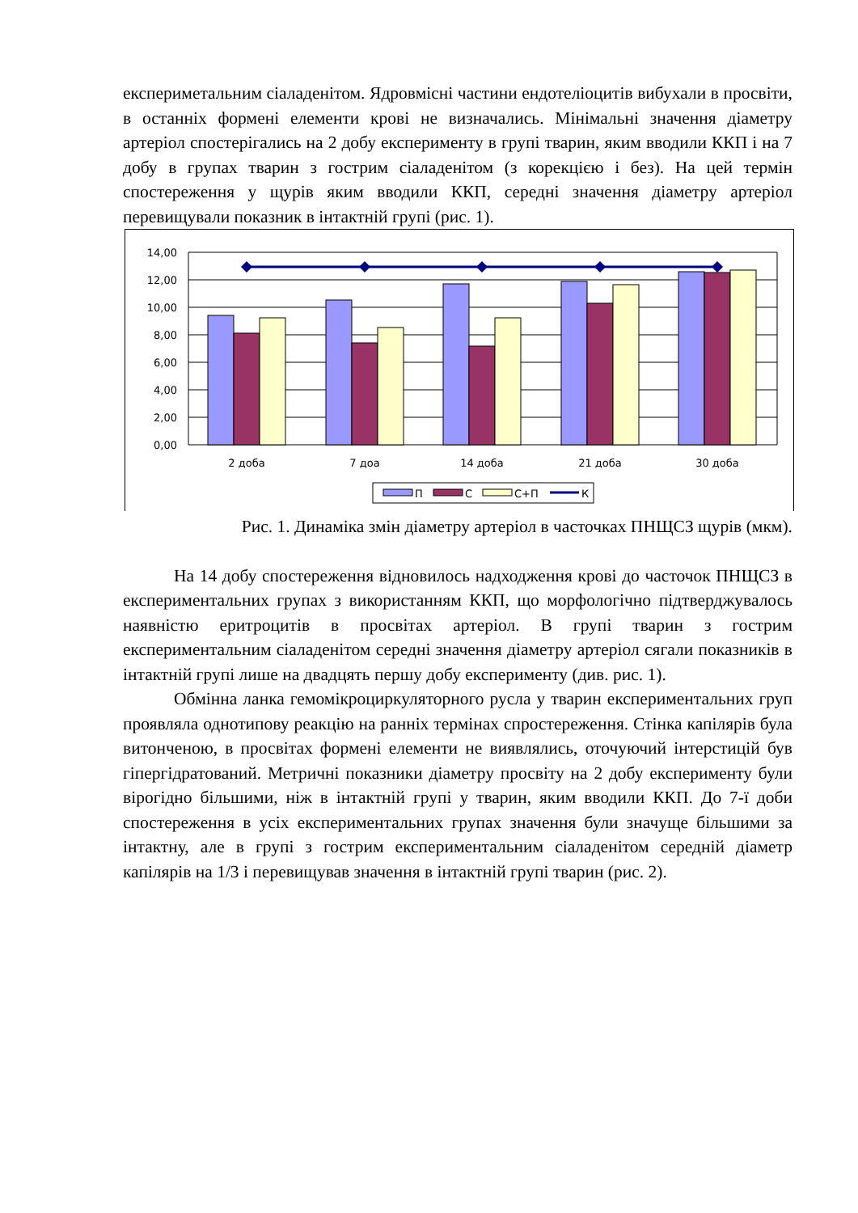експериметальним сіаладенітом. Ядровмісні частини ендотеліоцитів вибухали в просвіти, в останніх формені елементи крові не визначались. Мінімальні значення діаметру артеріол спостерігались на 2 добу експерименту в групі тварин, яким вводили ККП і на 7 добу в групах тварин з гострим сіаладенітом (з корекцією і без). На цей термін спостереження у щурів яким вводили ККП, середні значення діаметру артеріол перевищували показник в інтактній групі (рис. 1).
14,00
12,00
10,00
8,00
6,00
4,00
2,00
0,00
2 доба
7 доа
14 доба
21 доба
30 доба
П
С
С+П
К
Рис. 1. Динаміка змін діаметру артеріол в часточках ПНЩСЗ щурів (мкм).
На 14 добу спостереження відновилось надходження крові до часточок ПНЩСЗ в експериментальних групах з використанням ККП, що морфологічно підтверджувалось наявністю еритроцитів в просвітах артеріол. В групі тварин з гострим експериментальним сіаладенітом середні значення діаметру артеріол сягали показників в інтактній групі лише на двадцять першу добу експерименту (див. рис. 1).
Обмінна ланка гемомікроциркуляторного русла у тварин експериментальних груп проявляла однотипову реакцію на ранніх термінах спростереження. Стінка капілярів була витонченою, в просвітах формені елементи не виявлялись, оточуючий інтерстицій був гіпергідратований. Метричні показники діаметру просвіту на 2 добу експерименту були вірогідно більшими, ніж в інтактній групі у тварин, яким вводили ККП. До 7-ї доби спостереження в усіх експериментальних групах значення були значуще більшими за інтактну, але в групі з гострим експериментальним сіаладенітом середній діаметр капілярів на 1/3 і перевищував значення в інтактній групі тварин (рис. 2).